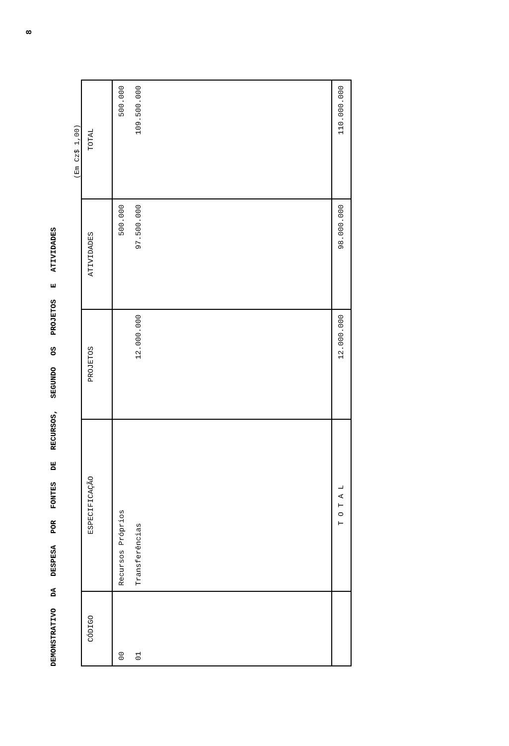8
DEMONSTRATIVO DA DESPESA POR FONTES DE RECURSOS, SEGUNDO OS PROJETOS E ATIVIDADES
(Em Cz$ 1,00)
| CÓDIGO | ESPECIFICAÇÃO | PROJETOS | ATIVIDADES | TOTAL |
| --- | --- | --- | --- | --- |
| 00 01 | Recursos Próprios Transferências | 12.000.000 | 500.000 97.500.000 | 500.000 109.500.000 |
| | T O T A L | 12.000.000 | 98.000.000 | 110.000.000 |